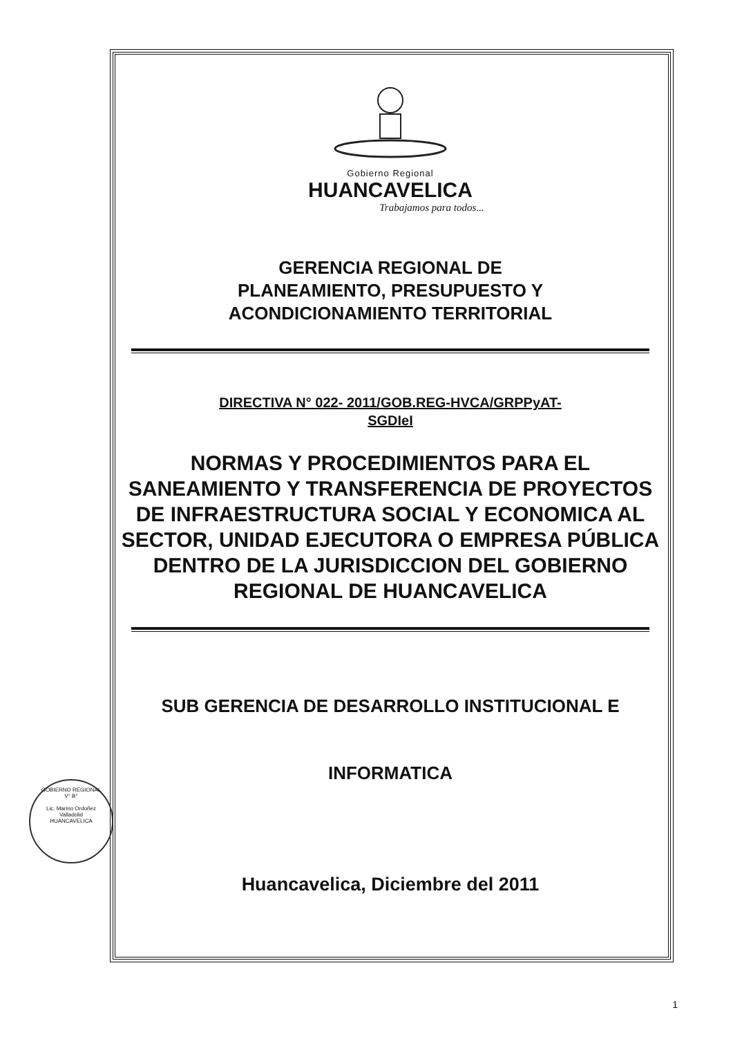Gobierno Regional
HUANCAVELICA
Trabajamos para todos...
GERENCIA REGIONAL DE
PLANEAMIENTO, PRESUPUESTO Y
ACONDICIONAMIENTO TERRITORIAL
DIRECTIVA N° 022- 2011/GOB.REG-HVCA/GRPPyAT-
SGDIeI
NORMAS Y PROCEDIMIENTOS PARA EL SANEAMIENTO Y TRANSFERENCIA DE PROYECTOS DE INFRAESTRUCTURA SOCIAL Y ECONOMICA AL SECTOR, UNIDAD EJECUTORA O EMPRESA PÚBLICA DENTRO DE LA JURISDICCION DEL GOBIERNO REGIONAL DE HUANCAVELICA
SUB GERENCIA DE DESARROLLO INSTITUCIONAL E
INFORMATICA
Huancavelica, Diciembre del 2011
GOBIERNO REGIONAL
V° B°
Lic. Marino Ordoñez
Valladolid
HUANCAVELICA
1